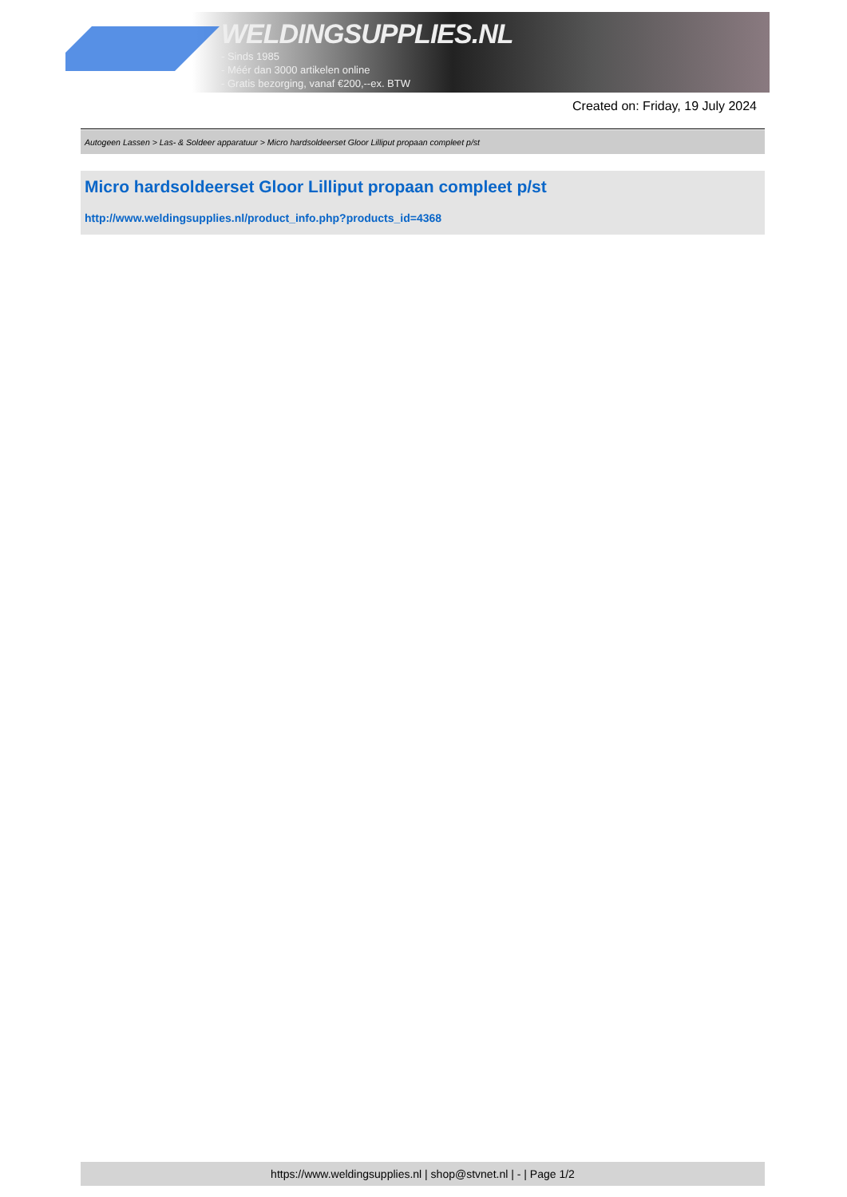WELDINGSUPPLIES.NL
- Sinds 1985
- Méér dan 3000 artikelen online
- Gratis bezorging, vanaf €200,--ex. BTW
Created on: Friday, 19 July 2024
Autogeen Lassen > Las- & Soldeer apparatuur > Micro hardsoldeerset Gloor Lilliput propaan compleet p/st
Micro hardsoldeerset Gloor Lilliput propaan compleet p/st
http://www.weldingsupplies.nl/product_info.php?products_id=4368
https://www.weldingsupplies.nl | shop@stvnet.nl | - | Page 1/2